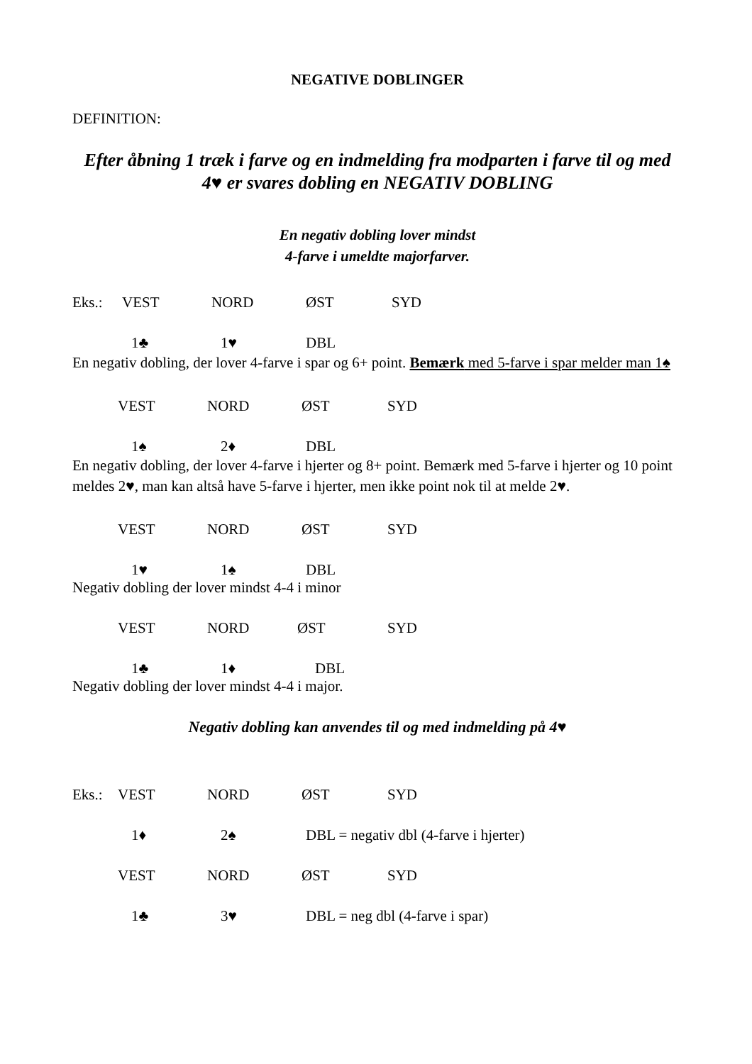NEGATIVE DOBLINGER
DEFINITION:
Efter åbning 1 træk i farve og en indmelding fra modparten i farve til og med 4♥ er svares dobling en NEGATIV DOBLING
En negativ dobling lover mindst
4-farve i umeldte majorfarver.
Eks.: VEST NORD ØST SYD
1♣ 1♥ DBL
En negativ dobling, der lover 4-farve i spar og 6+ point. Bemærk med 5-farve i spar melder man 1♠
VEST NORD ØST SYD
1♠ 2♦ DBL
En negativ dobling, der lover 4-farve i hjerter og 8+ point. Bemærk med 5-farve i hjerter og 10 point meldes 2♥, man kan altså have 5-farve i hjerter, men ikke point nok til at melde 2♥.
VEST NORD ØST SYD
1♥ 1♠ DBL
Negativ dobling der lover mindst 4-4 i minor
VEST NORD ØST SYD
1♣ 1♦ DBL
Negativ dobling der lover mindst 4-4 i major.
Negativ dobling kan anvendes til og med indmelding på 4♥
Eks.: VEST NORD ØST SYD
1♦ 2♠ DBL = negativ dbl (4-farve i hjerter)
VEST NORD ØST SYD
1♣ 3♥ DBL = neg dbl (4-farve i spar)